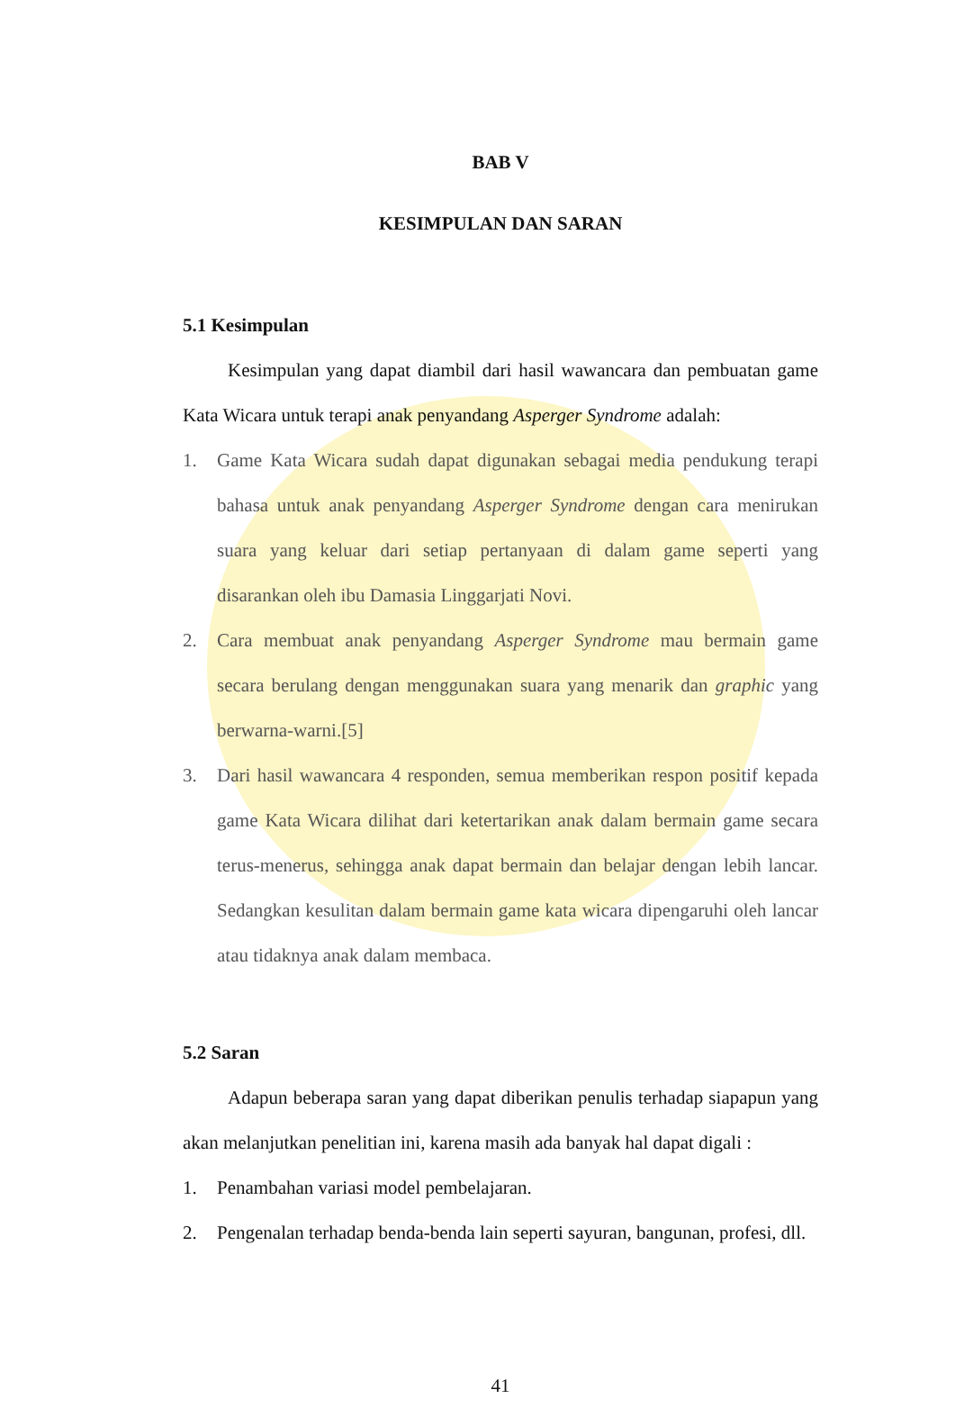BAB V
KESIMPULAN DAN SARAN
5.1 Kesimpulan
Kesimpulan yang dapat diambil dari hasil wawancara dan pembuatan game Kata Wicara untuk terapi anak penyandang Asperger Syndrome adalah:
1. Game Kata Wicara sudah dapat digunakan sebagai media pendukung terapi bahasa untuk anak penyandang Asperger Syndrome dengan cara menirukan suara yang keluar dari setiap pertanyaan di dalam game seperti yang disarankan oleh ibu Damasia Linggarjati Novi.
2. Cara membuat anak penyandang Asperger Syndrome mau bermain game secara berulang dengan menggunakan suara yang menarik dan graphic yang berwarna-warni.[5]
3. Dari hasil wawancara 4 responden, semua memberikan respon positif kepada game Kata Wicara dilihat dari ketertarikan anak dalam bermain game secara terus-menerus, sehingga anak dapat bermain dan belajar dengan lebih lancar. Sedangkan kesulitan dalam bermain game kata wicara dipengaruhi oleh lancar atau tidaknya anak dalam membaca.
5.2 Saran
Adapun beberapa saran yang dapat diberikan penulis terhadap siapapun yang akan melanjutkan penelitian ini, karena masih ada banyak hal dapat digali :
1. Penambahan variasi model pembelajaran.
2. Pengenalan terhadap benda-benda lain seperti sayuran, bangunan, profesi, dll.
41